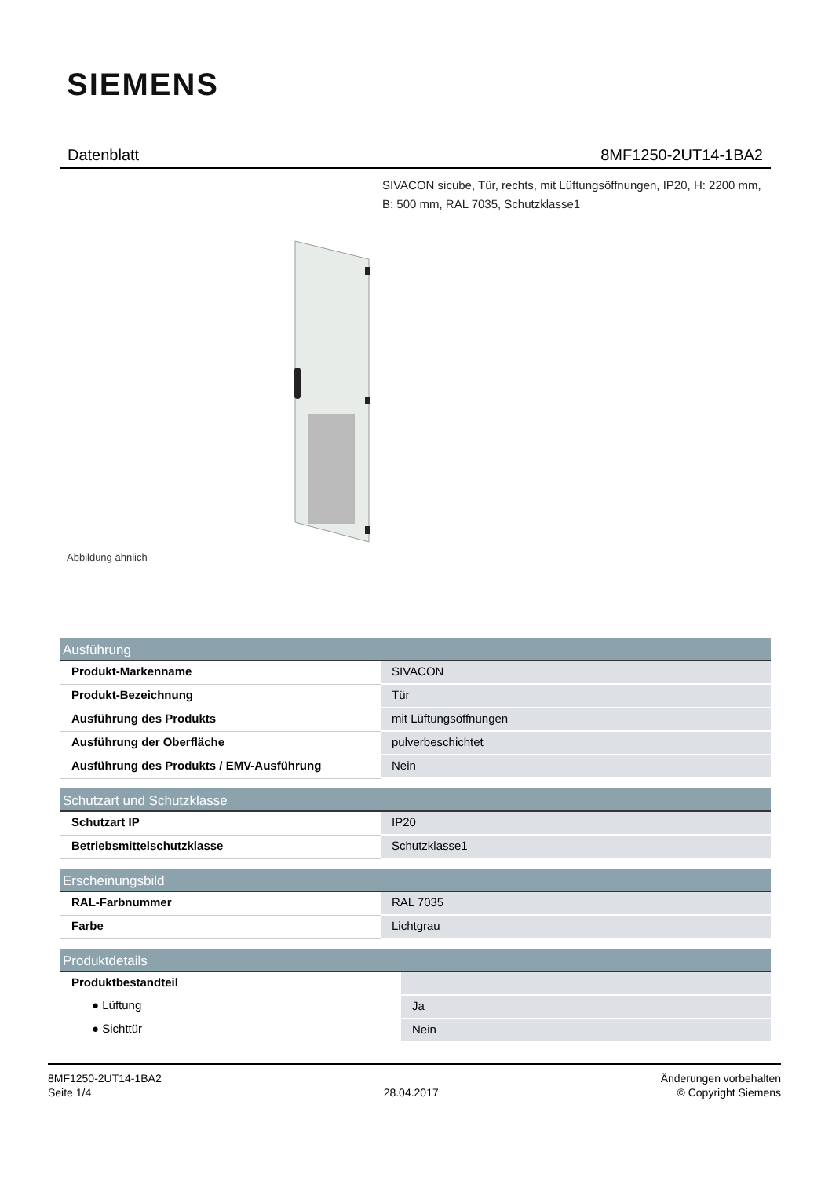SIEMENS
Datenblatt 8MF1250-2UT14-1BA2
SIVACON sicube, Tür, rechts, mit Lüftungsöffnungen, IP20, H: 2200 mm, B: 500 mm, RAL 7035, Schutzklasse1
Abbildung ähnlich
| Ausführung | |
| --- | --- |
| Produkt-Markenname | SIVACON |
| Produkt-Bezeichnung | Tür |
| Ausführung des Produkts | mit Lüftungsöffnungen |
| Ausführung der Oberfläche | pulverbeschichtet |
| Ausführung des Produkts / EMV-Ausführung | Nein |
| Schutzart und Schutzklasse | |
| --- | --- |
| Schutzart IP | IP20 |
| Betriebsmittelschutzklasse | Schutzklasse1 |
| Erscheinungsbild | |
| --- | --- |
| RAL-Farbnummer | RAL 7035 |
| Farbe | Lichtgrau |
| Produktdetails | |
| --- | --- |
| Produktbestandteil | |
| ● Lüftung | Ja |
| ● Sichttür | Nein |
8MF1250-2UT14-1BA2
Seite 1/4
28.04.2017
Änderungen vorbehalten
© Copyright Siemens